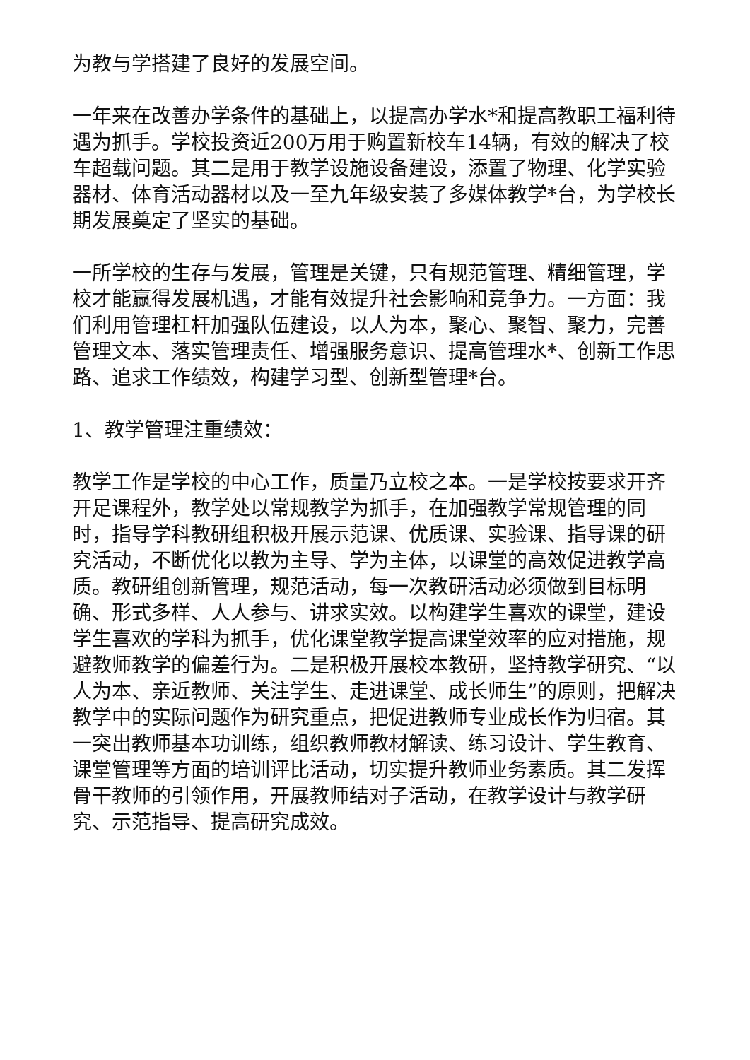为教与学搭建了良好的发展空间。
一年来在改善办学条件的基础上，以提高办学水*和提高教职工福利待遇为抓手。学校投资近200万用于购置新校车14辆，有效的解决了校车超载问题。其二是用于教学设施设备建设，添置了物理、化学实验器材、体育活动器材以及一至九年级安装了多媒体教学*台，为学校长期发展奠定了坚实的基础。
一所学校的生存与发展，管理是关键，只有规范管理、精细管理，学校才能赢得发展机遇，才能有效提升社会影响和竞争力。一方面：我们利用管理杠杆加强队伍建设，以人为本，聚心、聚智、聚力，完善管理文本、落实管理责任、增强服务意识、提高管理水*、创新工作思路、追求工作绩效，构建学习型、创新型管理*台。
1、教学管理注重绩效：
教学工作是学校的中心工作，质量乃立校之本。一是学校按要求开齐开足课程外，教学处以常规教学为抓手，在加强教学常规管理的同时，指导学科教研组积极开展示范课、优质课、实验课、指导课的研究活动，不断优化以教为主导、学为主体，以课堂的高效促进教学高质。教研组创新管理，规范活动，每一次教研活动必须做到目标明确、形式多样、人人参与、讲求实效。以构建学生喜欢的课堂，建设学生喜欢的学科为抓手，优化课堂教学提高课堂效率的应对措施，规避教师教学的偏差行为。二是积极开展校本教研，坚持教学研究、“以人为本、亲近教师、关注学生、走进课堂、成长师生”的原则，把解决教学中的实际问题作为研究重点，把促进教师专业成长作为归宿。其一突出教师基本功训练，组织教师教材解读、练习设计、学生教育、课堂管理等方面的培训评比活动，切实提升教师业务素质。其二发挥骨干教师的引领作用，开展教师结对子活动，在教学设计与教学研究、示范指导、提高研究成效。